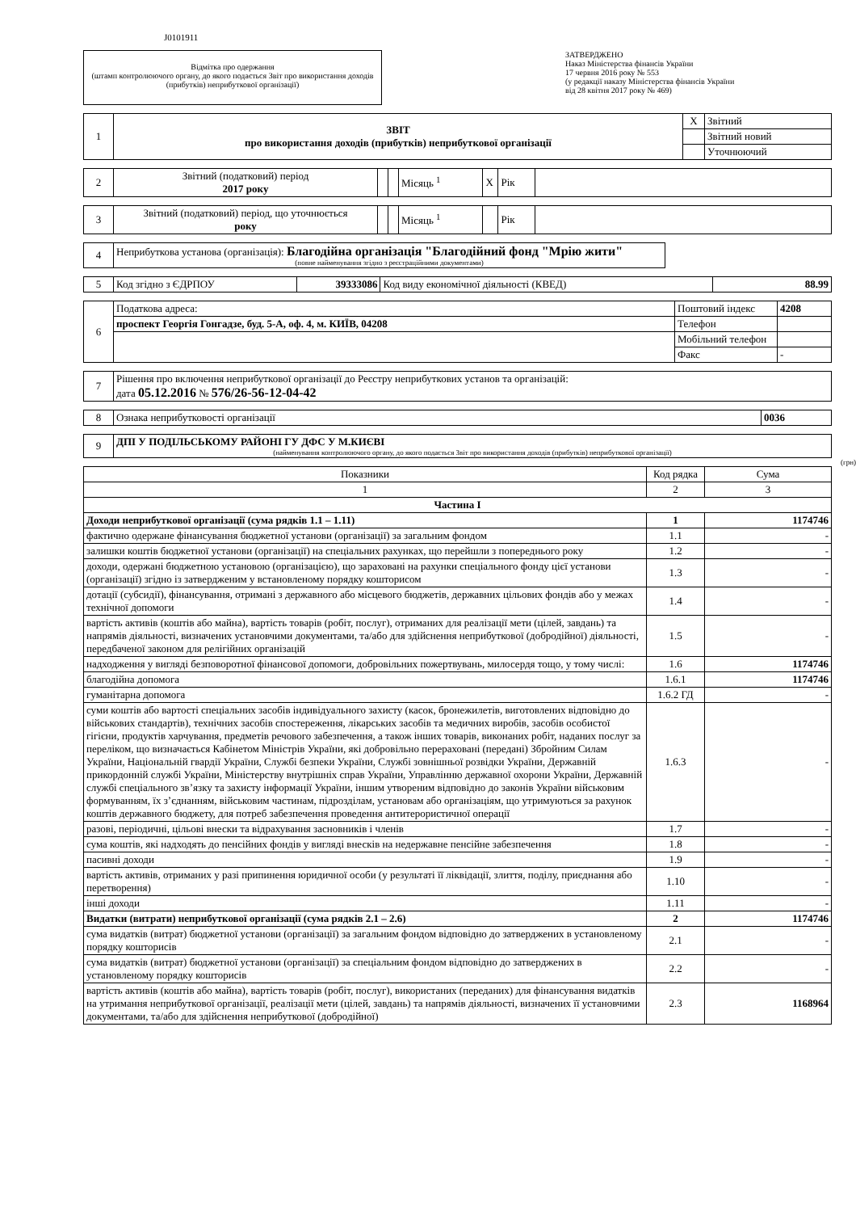J0101911
Відмітка про одержання
(штамп контролюючого органу, до якого подається Звіт про використання доходів (прибутків) неприбуткової організації)
ЗАТВЕРДЖЕНО
Наказ Міністерства фінансів України
17 червня 2016 року № 553
(у редакції наказу Міністерства фінансів України
від 28 квітня 2017 року № 469)
| 1 | ЗВІТ про використання доходів (прибутків) неприбуткової організації | X | Звітний |
| | | | Звітний новий |
| | | | Уточнюючий |
| 2 | Звітний (податковий) період 2017 року | | | Місяць <sup>1</sup> | X | Рік | |
| 3 | Звітний (податковий) період, що уточнюється року | | | Місяць <sup>1</sup> | | Рік | |
| 4 | Неприбуткова установа (організація): Благодійна організація "Благодійний фонд "Мрію жити" (повне найменування згідно з реєстраційними документами) | |
| 5 | Код згідно з ЄДРПОУ | 39333086 | Код виду економічної діяльності (КВЕД) | 88.99 |
| 6 | Податкова адреса: | Поштовий індекс | 4208 |
| | проспект Георгія Гонгадзе, буд. 5-А, оф. 4, м. КИЇВ, 04208 | Телефон | |
| | | Мобільний телефон | |
| | | Факс | - |
| 7 | Рішення про включення неприбуткової організації до Реєстру неприбуткових установ та організацій: дата 05.12.2016 № 576/26-56-12-04-42 |
| 8 | Ознака неприбутковості організації | 0036 |
| 9 | ДПІ У ПОДІЛЬСЬКОМУ РАЙОНІ ГУ ДФС У М.КИЄВІ (найменування контролюючого органу, до якого подається Звіт про використання доходів (прибутків) неприбуткової організації) |
(грн)
| Показники | Код рядка | Сума |
| --- | --- | --- |
| 1 | 2 | 3 |
| Частина I | | |
| Доходи неприбуткової організації (сума рядків 1.1 – 1.11) | 1 | 1174746 |
| фактично одержане фінансування бюджетної установи (організації) за загальним фондом | 1.1 | - |
| залишки коштів бюджетної установи (організації) на спеціальних рахунках, що перейшли з попереднього року | 1.2 | - |
| доходи, одержані бюджетною установою (організацією), що зараховані на рахунки спеціального фонду цієї установи (організації) згідно із затвердженим у встановленому порядку кошторисом | 1.3 | - |
| дотації (субсидії), фінансування, отримані з державного або місцевого бюджетів, державних цільових фондів або у межах технічної допомоги | 1.4 | - |
| вартість активів (коштів або майна), вартість товарів (робіт, послуг), отриманих для реалізації мети (цілей, завдань) та напрямів діяльності, визначених установчими документами, та/або для здійснення неприбуткової (добродійної) діяльності, передбаченої законом для релігійних організацій | 1.5 | - |
| надходження у вигляді безповоротної фінансової допомоги, добровільних пожертвувань, милосердя тощо, у тому числі: | 1.6 | 1174746 |
| благодійна допомога | 1.6.1 | 1174746 |
| гуманітарна допомога | 1.6.2 ГД | - |
| суми коштів або вартості спеціальних засобів індивідуального захисту (касок, бронежилетів, виготовлених відповідно до військових стандартів), технічних засобів спостереження, лікарських засобів та медичних виробів, засобів особистої гігієни, продуктів харчування, предметів речового забезпечення, а також інших товарів, виконаних робіт, наданих послуг за переліком, що визначається Кабінетом Міністрів України, які добровільно перераховані (передані) Збройним Силам України, Національній гвардії України, Службі безпеки України, Службі зовнішньої розвідки України, Державній прикордонній службі України, Міністерству внутрішніх справ України, Управлінню державної охорони України, Державній службі спеціального зв’язку та захисту інформації України, іншим утвореним відповідно до законів України військовим формуванням, їх з’єднанням, військовим частинам, підрозділам, установам або організаціям, що утримуються за рахунок коштів державного бюджету, для потреб забезпечення проведення антитерористичної операції | 1.6.3 | - |
| разові, періодичні, цільові внески та відрахування засновників і членів | 1.7 | - |
| сума коштів, які надходять до пенсійних фондів у вигляді внесків на недержавне пенсійне забезпечення | 1.8 | - |
| пасивні доходи | 1.9 | - |
| вартість активів, отриманих у разі припинення юридичної особи (у результаті її ліквідації, злиття, поділу, приєднання або перетворення) | 1.10 | - |
| інші доходи | 1.11 | - |
| Видатки (витрати) неприбуткової організації (сума рядків 2.1 – 2.6) | 2 | 1174746 |
| сума видатків (витрат) бюджетної установи (організації) за загальним фондом відповідно до затверджених в установленому порядку кошторисів | 2.1 | - |
| сума видатків (витрат) бюджетної установи (організації) за спеціальним фондом відповідно до затверджених в установленому порядку кошторисів | 2.2 | - |
| вартість активів (коштів або майна), вартість товарів (робіт, послуг), використаних (переданих) для фінансування видатків на утримання неприбуткової організації, реалізації мети (цілей, завдань) та напрямів діяльності, визначених її установчими документами, та/або для здійснення неприбуткової (добродійної) | 2.3 | 1168964 |